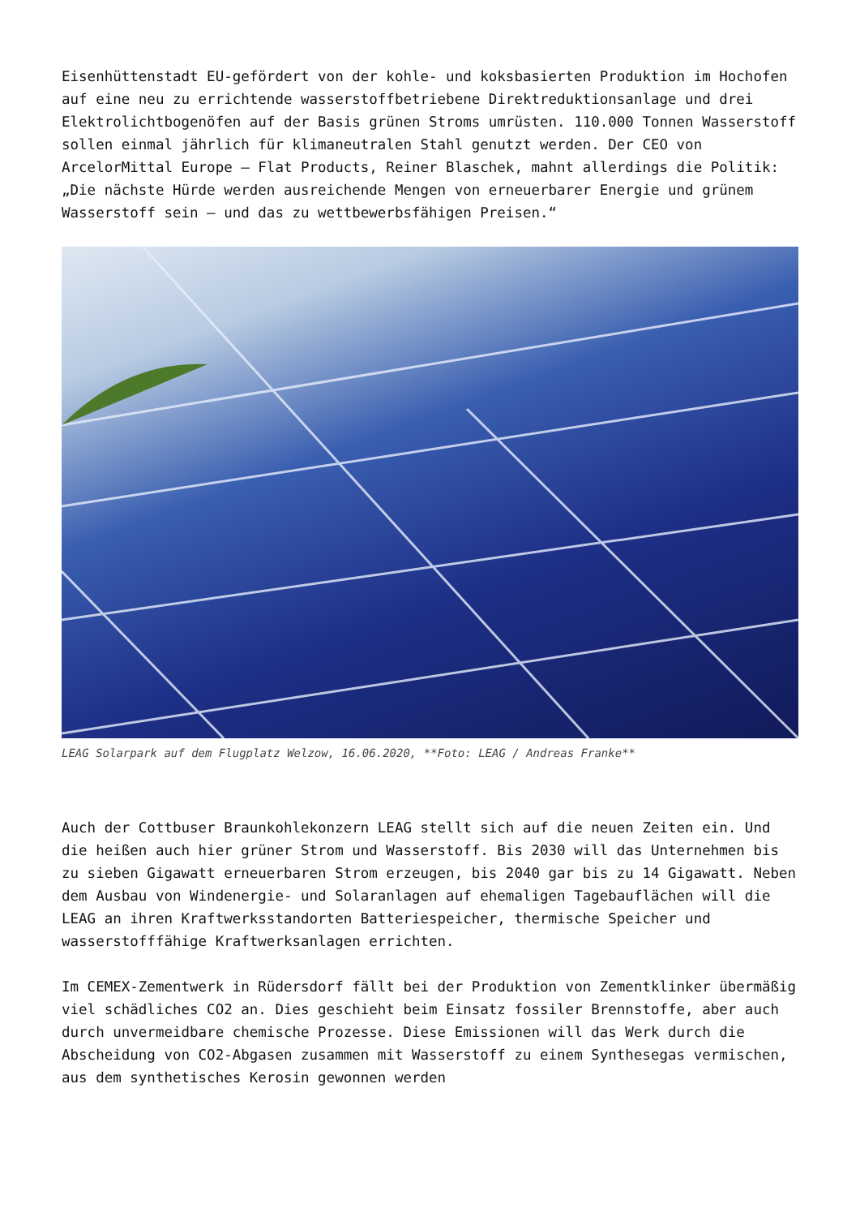Eisenhüttenstadt EU-gefördert von der kohle- und koksbasierten Produktion im Hochofen auf eine neu zu errichtende wasserstoffbetriebene Direktreduktionsanlage und drei Elektrolichtbogenöfen auf der Basis grünen Stroms umrüsten. 110.000 Tonnen Wasserstoff sollen einmal jährlich für klimaneutralen Stahl genutzt werden. Der CEO von ArcelorMittal Europe – Flat Products, Reiner Blaschek, mahnt allerdings die Politik: „Die nächste Hürde werden ausreichende Mengen von erneuerbarer Energie und grünem Wasserstoff sein – und das zu wettbewerbsfähigen Preisen.“
LEAG Solarpark auf dem Flugplatz Welzow, 16.06.2020, **Foto: LEAG / Andreas Franke**
Auch der Cottbuser Braunkohlekonzern LEAG stellt sich auf die neuen Zeiten ein. Und die heißen auch hier grüner Strom und Wasserstoff. Bis 2030 will das Unternehmen bis zu sieben Gigawatt erneuerbaren Strom erzeugen, bis 2040 gar bis zu 14 Gigawatt. Neben dem Ausbau von Windenergie- und Solaranlagen auf ehemaligen Tagebauflächen will die LEAG an ihren Kraftwerksstandorten Batteriespeicher, thermische Speicher und wasserstofffähige Kraftwerksanlagen errichten.
Im CEMEX-Zementwerk in Rüdersdorf fällt bei der Produktion von Zementklinker übermäßig viel schädliches CO2 an. Dies geschieht beim Einsatz fossiler Brennstoffe, aber auch durch unvermeidbare chemische Prozesse. Diese Emissionen will das Werk durch die Abscheidung von CO2-Abgasen zusammen mit Wasserstoff zu einem Synthesegas vermischen, aus dem synthetisches Kerosin gewonnen werden